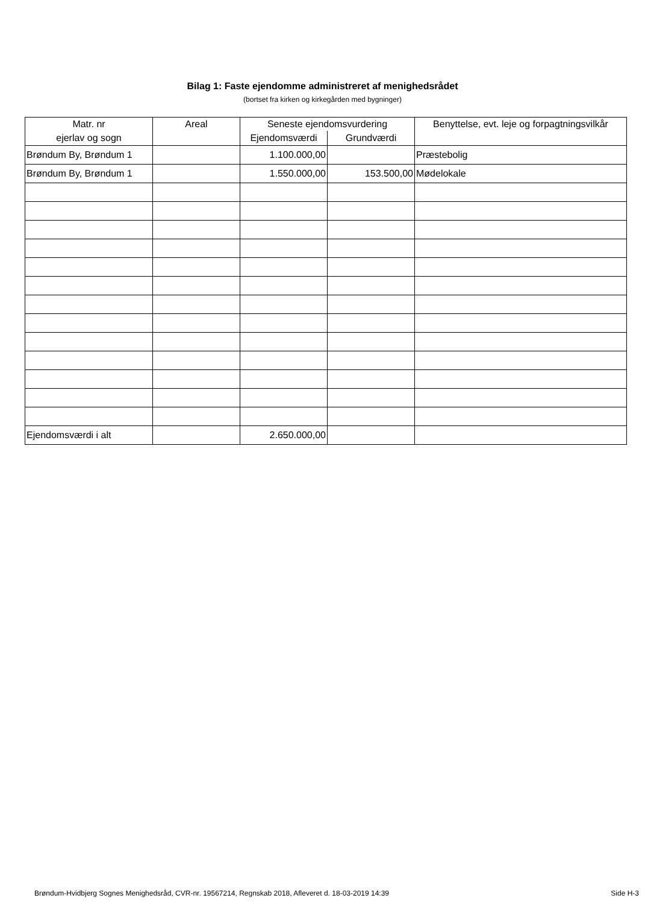Bilag 1: Faste ejendomme administreret af menighedsrådet
(bortset fra kirken og kirkegården med bygninger)
| Matr. nr | Areal | Seneste ejendomsvurdering | | Benyttelse, evt. leje og forpagtningsvilkår |
| --- | --- | --- | --- | --- |
| ejerlav og sogn | | Ejendomsværdi | Grundværdi | |
| Brøndum By, Brøndum 1 | | 1.100.000,00 | | Præstebolig |
| Brøndum By, Brøndum 1 | | 1.550.000,00 | 153.500,00 | Mødelokale |
| Ejendomsværdi i alt | | 2.650.000,00 | | |
Brøndum-Hvidbjerg Sognes Menighedsråd, CVR-nr. 19567214, Regnskab 2018, Afleveret d. 18-03-2019 14:39 Side H-3